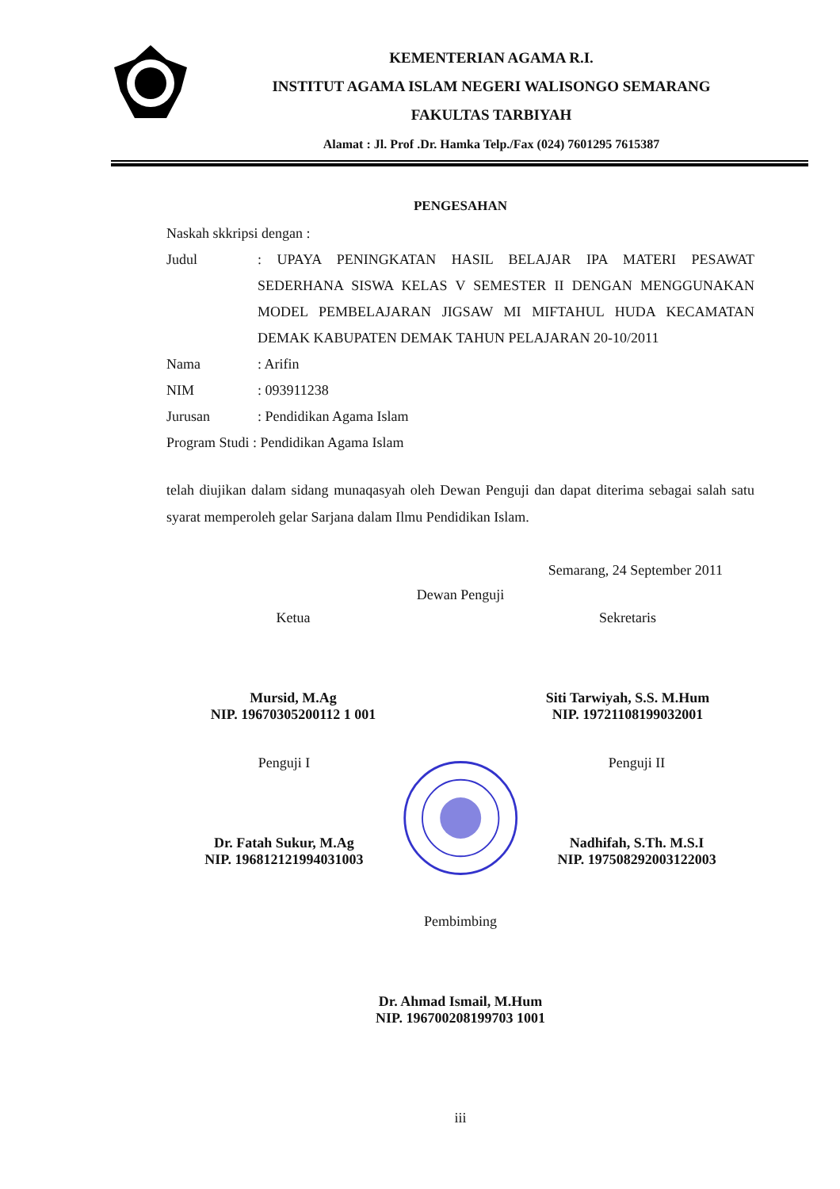KEMENTERIAN AGAMA R.I.
INSTITUT AGAMA ISLAM NEGERI WALISONGO SEMARANG
FAKULTAS TARBIYAH
Alamat : Jl. Prof .Dr. Hamka Telp./Fax (024) 7601295 7615387
PENGESAHAN
Naskah skkripsi dengan :
Judul: UPAYA PENINGKATAN HASIL BELAJAR IPA MATERI PESAWAT SEDERHANA SISWA KELAS V SEMESTER II DENGAN MENGGUNAKAN MODEL PEMBELAJARAN JIGSAW MI MIFTAHUL HUDA KECAMATAN DEMAK KABUPATEN DEMAK TAHUN PELAJARAN 20-10/2011
Nama: Arifin
NIM: 093911238
Jurusan: Pendidikan Agama Islam
Program Studi : Pendidikan Agama Islam
telah diujikan dalam sidang munaqasyah oleh Dewan Penguji dan dapat diterima sebagai salah satu syarat memperoleh gelar Sarjana dalam Ilmu Pendidikan Islam.
Semarang, 24 September 2011
Dewan Penguji
Ketua
Mursid, M.Ag
NIP. 19670305200112 1 001
Sekretaris
Siti Tarwiyah, S.S. M.Hum
NIP. 19721108199032001
Penguji I
Dr. Fatah Sukur, M.Ag
NIP. 196812121994031003
Penguji II
Nadhifah, S.Th. M.S.I
NIP. 197508292003122003
Pembimbing
Dr. Ahmad Ismail, M.Hum
NIP. 196700208199703 1001
iii